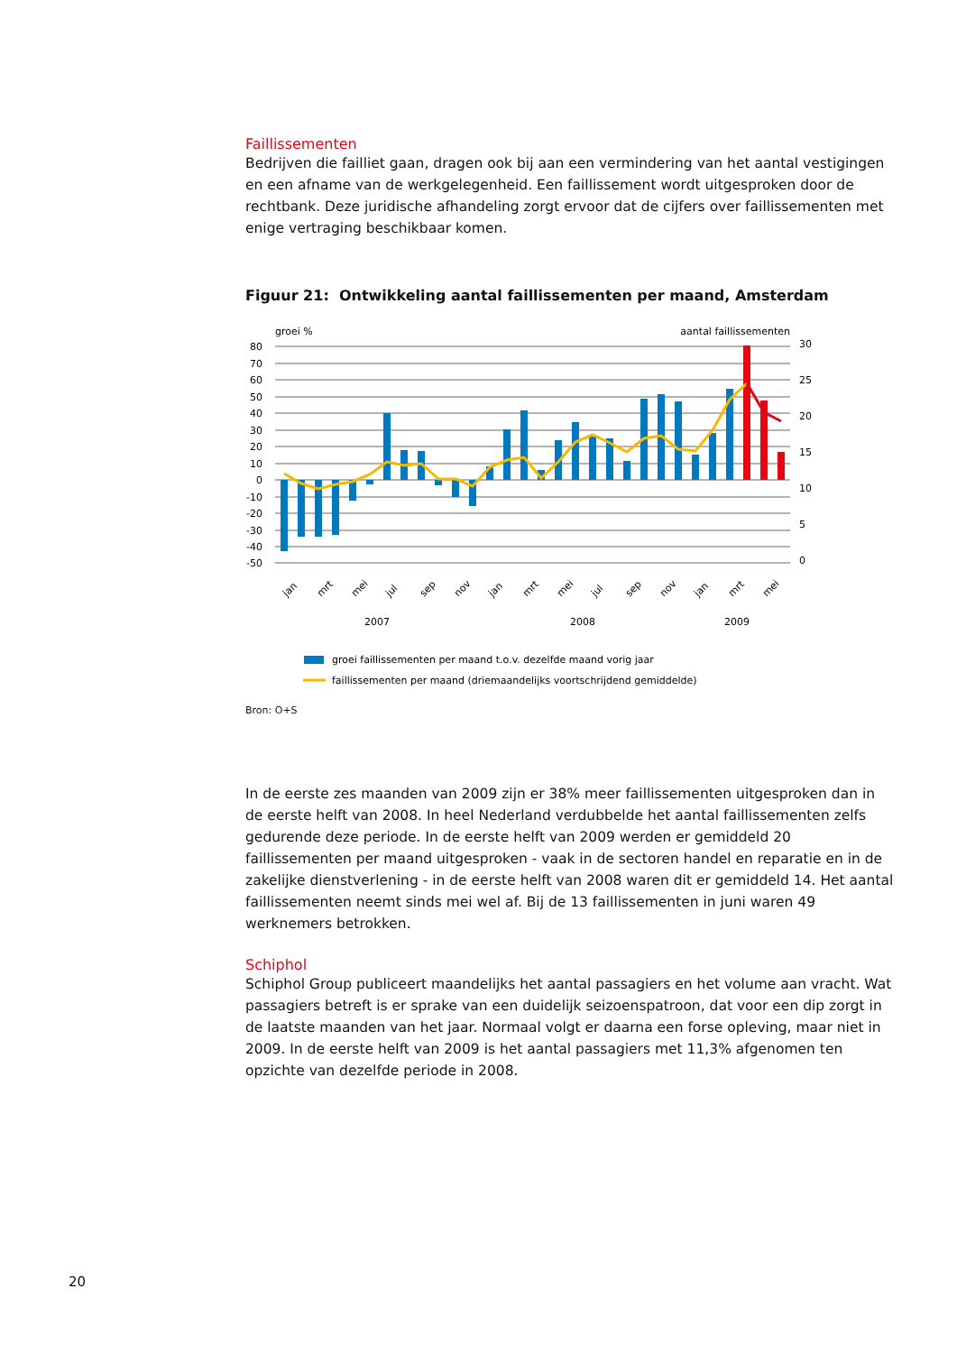Faillissementen
Bedrijven die failliet gaan, dragen ook bij aan een vermindering van het aantal vestigingen en een afname van de werkgelegenheid. Een faillissement wordt uitgesproken door de rechtbank. Deze juridische afhandeling zorgt ervoor dat de cijfers over faillissementen met enige vertraging beschikbaar komen.
Figuur 21: Ontwikkeling aantal faillissementen per maand, Amsterdam
groei %
aantal faillissementen
80
70
60
50
40
30
20
10
0
-10
-20
-30
-40
-50
30
25
20
15
10
5
0
jan
mrt
mei
jul
sep
nov
jan
mrt
mei
jul
sep
nov
jan
mrt
mei
2007
2008
2009
groei faillissementen per maand t.o.v. dezelfde maand vorig jaar
faillissementen per maand (driemaandelijks voortschrijdend gemiddelde)
Bron: O+S
In de eerste zes maanden van 2009 zijn er 38% meer faillissementen uitgesproken dan in de eerste helft van 2008. In heel Nederland verdubbelde het aantal faillissementen zelfs gedurende deze periode. In de eerste helft van 2009 werden er gemiddeld 20 faillissementen per maand uitgesproken - vaak in de sectoren handel en reparatie en in de zakelijke dienstverlening - in de eerste helft van 2008 waren dit er gemiddeld 14. Het aantal faillissementen neemt sinds mei wel af. Bij de 13 faillissementen in juni waren 49 werknemers betrokken.
Schiphol
Schiphol Group publiceert maandelijks het aantal passagiers en het volume aan vracht. Wat passagiers betreft is er sprake van een duidelijk seizoenspatroon, dat voor een dip zorgt in de laatste maanden van het jaar. Normaal volgt er daarna een forse opleving, maar niet in 2009. In de eerste helft van 2009 is het aantal passagiers met 11,3% afgenomen ten opzichte van dezelfde periode in 2008.
20